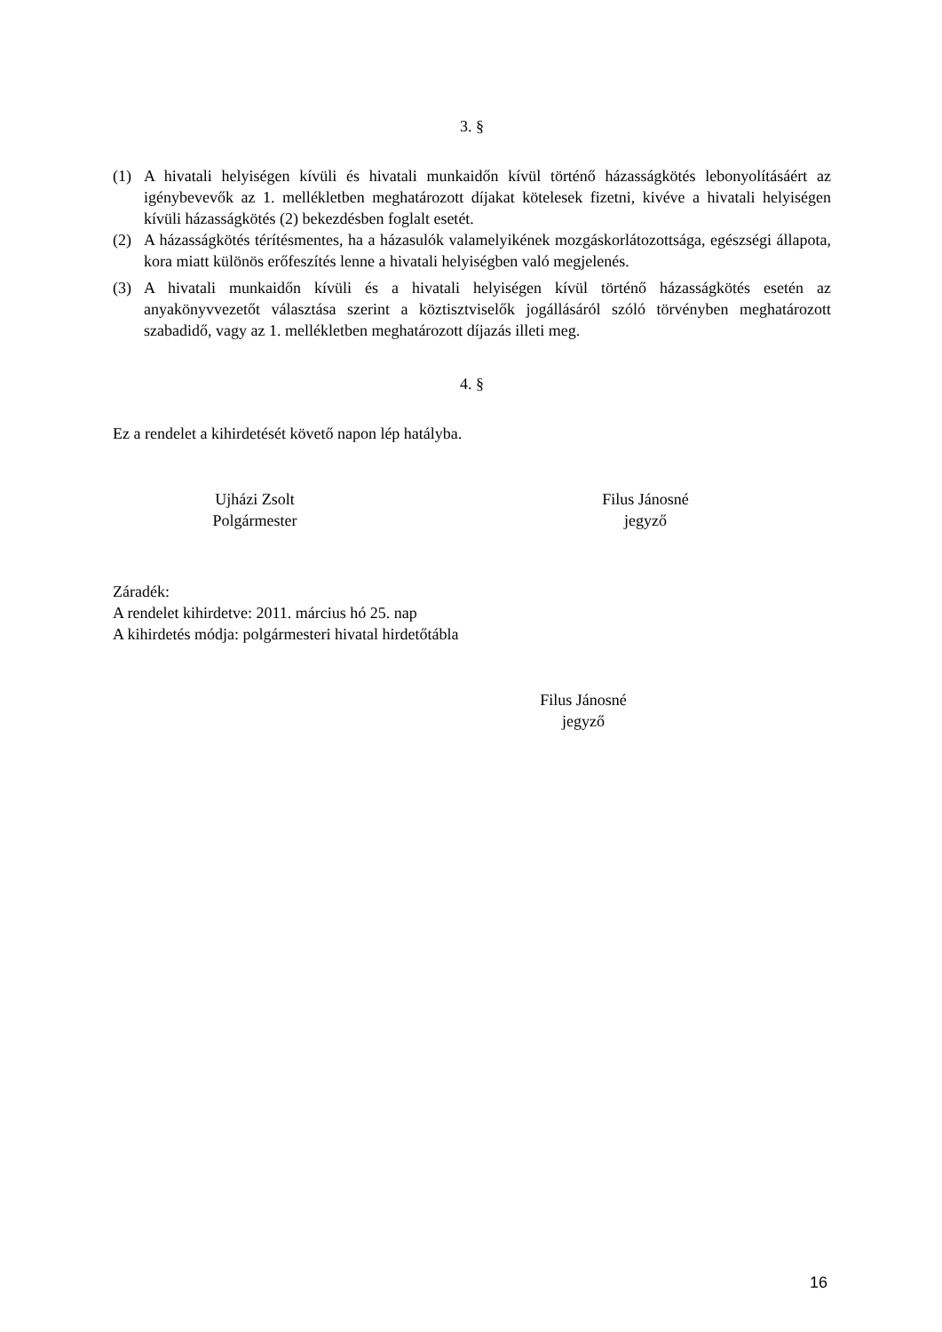3. §
(1) A hivatali helyiségen kívüli és hivatali munkaidőn kívül történő házasságkötés lebonyolításáért az igénybevevők az 1. mellékletben meghatározott díjakat kötelesek fizetni, kivéve a hivatali helyiségen kívüli házasságkötés (2) bekezdésben foglalt esetét.
(2) A házasságkötés térítésmentes, ha a házasulók valamelyikének mozgáskorlátozottsága, egészségi állapota, kora miatt különös erőfeszítés lenne a hivatali helyiségben való megjelenés.
(3) A hivatali munkaidőn kívüli és a hivatali helyiségen kívül történő házasságkötés esetén az anyakönyvvezetőt választása szerint a köztisztviselők jogállásáról szóló törvényben meghatározott szabadidő, vagy az 1. mellékletben meghatározott díjazás illeti meg.
4. §
Ez a rendelet a kihirdetését követő napon lép hatályba.
Ujházi Zsolt
Polgármester
Filus Jánosné
jegyző
Záradék:
A rendelet kihirdetve: 2011. március hó 25. nap
A kihirdetés módja: polgármesteri hivatal hirdetőtábla
Filus Jánosné
jegyző
16